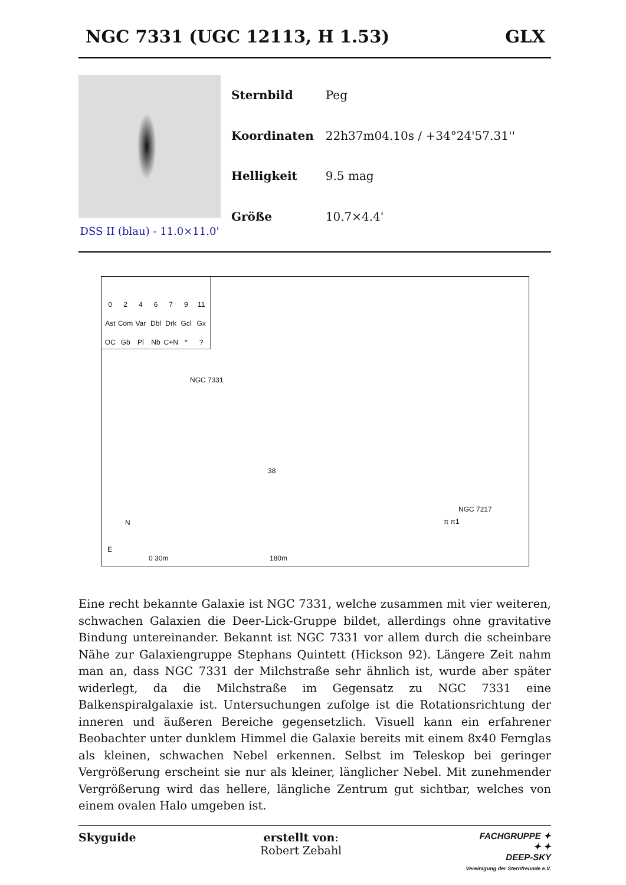NGC 7331 (UGC 12113, H 1.53) GLX
DSS II (blau) - 11.0×11.0'
| Sternbild | Peg |
| Koordinaten | 22h37m04.10s / +34°24'57.31'' |
| Helligkeit | 9.5 mag |
| Größe | 10.7×4.4' |
024679 11 Ast Com Var Dbl Drk Gcl Gx OC Gb Pl Nb C+N *?
NGC 7331
π π1
38
NGC 7217
E
N
0 30m 180m
Eine recht bekannte Galaxie ist NGC 7331, welche zusammen mit vier weiteren, schwachen Galaxien die Deer-Lick-Gruppe bildet, allerdings ohne gravitative Bindung untereinander. Bekannt ist NGC 7331 vor allem durch die scheinbare Nähe zur Galaxiengruppe Stephans Quintett (Hickson 92). Längere Zeit nahm man an, dass NGC 7331 der Milchstraße sehr ähnlich ist, wurde aber später widerlegt, da die Milchstraße im Gegensatz zu NGC 7331 eine Balkenspiralgalaxie ist. Untersuchungen zufolge ist die Rotationsrichtung der inneren und äußeren Bereiche gegensetzlich. Visuell kann ein erfahrener Beobachter unter dunklem Himmel die Galaxie bereits mit einem 8x40 Fernglas als kleinen, schwachen Nebel erkennen. Selbst im Teleskop bei geringer Vergrößerung erscheint sie nur als kleiner, länglicher Nebel. Mit zunehmender Vergrößerung wird das hellere, längliche Zentrum gut sichtbar, welches von einem ovalen Halo umgeben ist.
Skyguide erstellt von:
Robert Zebahl
FACHGRUPPE ✦
✦ ✦
DEEP-SKY
Vereinigung der Sternfreunde e.V.